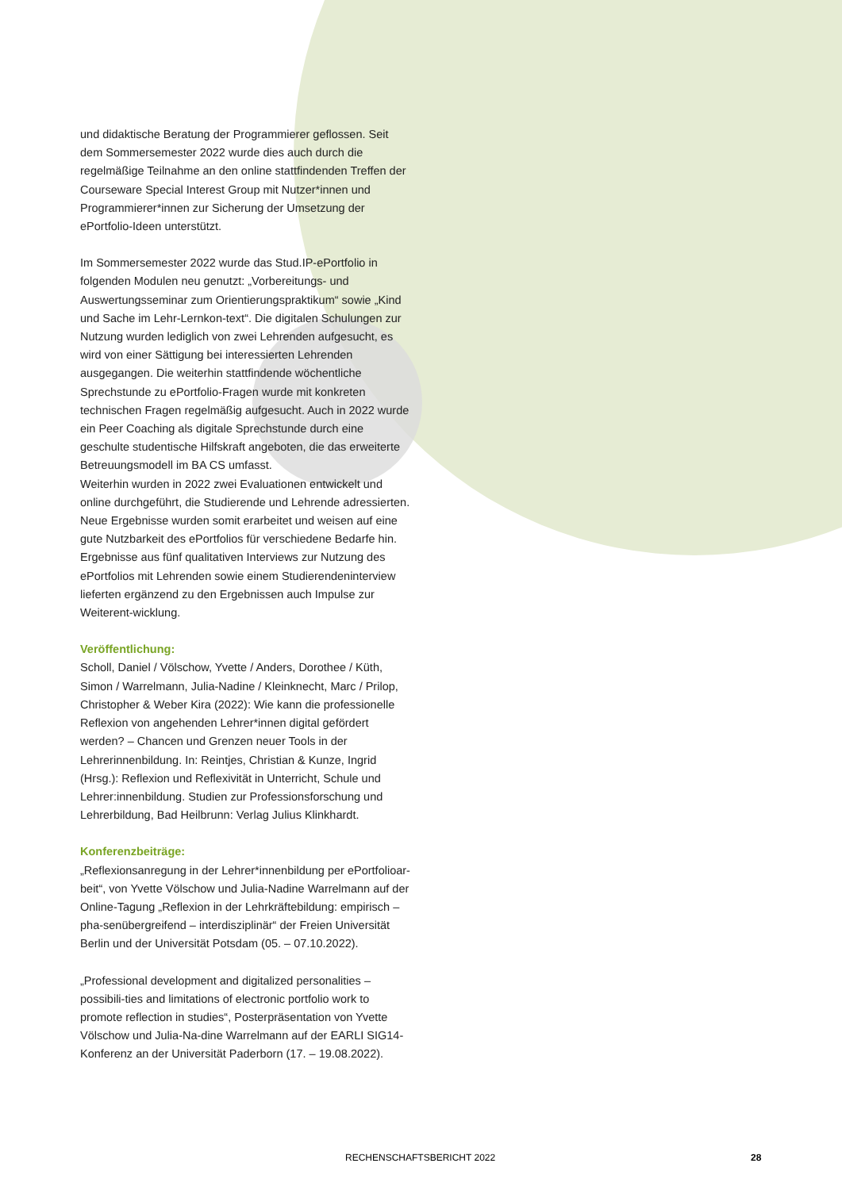und didaktische Beratung der Programmierer geflossen. Seit dem Sommersemester 2022 wurde dies auch durch die regelmäßige Teilnahme an den online stattfindenden Treffen der Courseware Special Interest Group mit Nutzer*innen und Programmierer*innen zur Sicherung der Umsetzung der ePortfolio-Ideen unterstützt.
Im Sommersemester 2022 wurde das Stud.IP-ePortfolio in folgenden Modulen neu genutzt: „Vorbereitungs- und Auswertungsseminar zum Orientierungspraktikum“ sowie „Kind und Sache im Lehr-Lernkon-text“. Die digitalen Schulungen zur Nutzung wurden lediglich von zwei Lehrenden aufgesucht, es wird von einer Sättigung bei interessierten Lehrenden ausgegangen. Die weiterhin stattfindende wöchentliche Sprechstunde zu ePortfolio-Fragen wurde mit konkreten technischen Fragen regelmäßig aufgesucht. Auch in 2022 wurde ein Peer Coaching als digitale Sprechstunde durch eine geschulte studentische Hilfskraft angeboten, die das erweiterte Betreuungsmodell im BA CS umfasst.
Weiterhin wurden in 2022 zwei Evaluationen entwickelt und online durchgeführt, die Studierende und Lehrende adressierten. Neue Ergebnisse wurden somit erarbeitet und weisen auf eine gute Nutzbarkeit des ePortfolios für verschiedene Bedarfe hin. Ergebnisse aus fünf qualitativen Interviews zur Nutzung des ePortfolios mit Lehrenden sowie einem Studierendeninterview lieferten ergänzend zu den Ergebnissen auch Impulse zur Weiterent-wicklung.
Veröffentlichung:
Scholl, Daniel / Völschow, Yvette / Anders, Dorothee / Küth, Simon / Warrelmann, Julia-Nadine / Kleinknecht, Marc / Prilop, Christopher & Weber Kira (2022): Wie kann die professionelle Reflexion von angehenden Lehrer*innen digital gefördert werden? – Chancen und Grenzen neuer Tools in der Lehrerinnenbildung. In: Reintjes, Christian & Kunze, Ingrid (Hrsg.): Reflexion und Reflexivität in Unterricht, Schule und Lehrer:innenbildung. Studien zur Professionsforschung und Lehrerbildung, Bad Heilbrunn: Verlag Julius Klinkhardt.
Konferenzbeiträge:
„Reflexionsanregung in der Lehrer*innenbildung per ePortfolioar-beit“, von Yvette Völschow und Julia-Nadine Warrelmann auf der Online-Tagung „Reflexion in der Lehrkräftebildung: empirisch – pha-senübergreifend – interdisziplinär“ der Freien Universität Berlin und der Universität Potsdam (05. – 07.10.2022).
„Professional development and digitalized personalities – possibili-ties and limitations of electronic portfolio work to promote reflection in studies“, Posterpräsentation von Yvette Völschow und Julia-Na-dine Warrelmann auf der EARLI SIG14-Konferenz an der Universität Paderborn (17. – 19.08.2022).
RECHENSCHAFTSBERICHT 2022 28